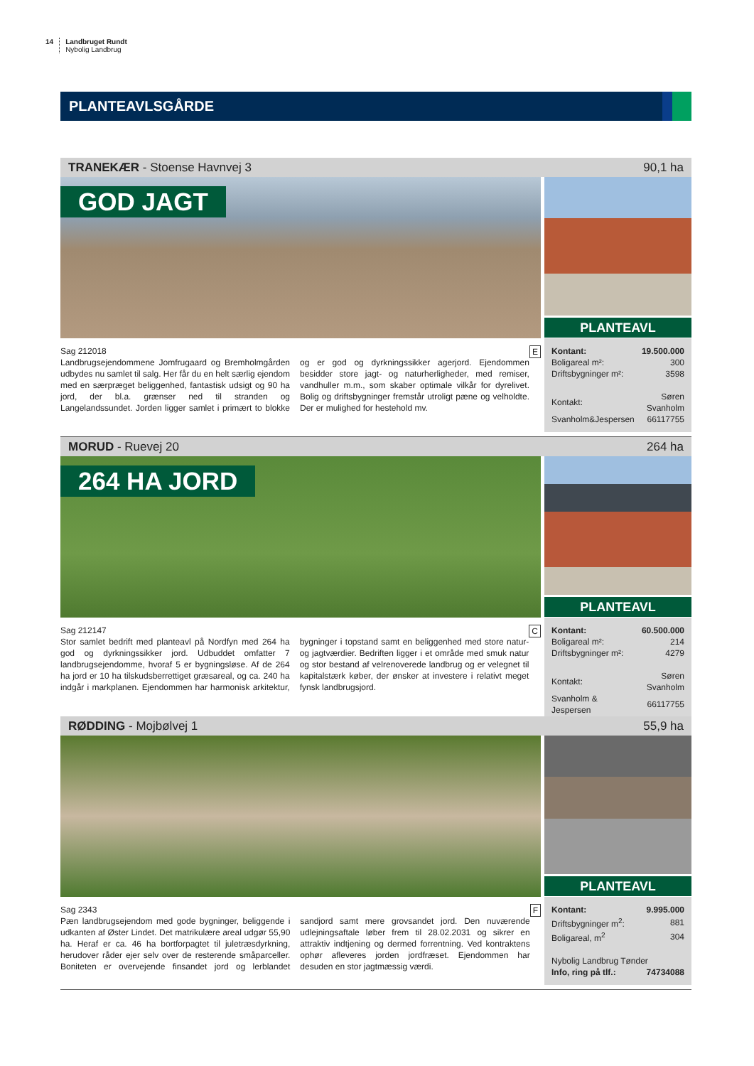14 Landbruget Rundt
Nybolig Landbrug
PLANTEAVLSGÅRDE
TRANEKÆR - Stoense Havnvej 3 90,1 ha
GOD JAGT
PLANTEAVL
Sag 212018 E
Landbrugsejendommene Jomfrugaard og Bremholmgården udbydes nu samlet til salg. Her får du en helt særlig ejendom med en særpræget beliggenhed, fantastisk udsigt og 90 ha jord, der bl.a. grænser ned til stranden og Langelandssundet. Jorden ligger samlet i primært to blokke og er god og dyrkningssikker agerjord. Ejendommen besidder store jagt- og naturherligheder, med remiser, vandhuller m.m., som skaber optimale vilkår for dyrelivet. Bolig og driftsbygninger fremstår utroligt pæne og velholdte. Der er mulighed for hestehold mv.
| Kontant: | 19.500.000 |
| Boligareal m²: | 300 |
| Driftsbygninger m²: | 3598 |
| Kontakt: | Søren Svanholm |
| Svanholm&Jespersen | 66117755 |
MORUD - Ruevej 20 264 ha
264 HA JORD
PLANTEAVL
Sag 212147 C
Stor samlet bedrift med planteavl på Nordfyn med 264 ha god og dyrkningssikker jord. Udbuddet omfatter 7 landbrugsejendomme, hvoraf 5 er bygningsløse. Af de 264 ha jord er 10 ha tilskudsberrettiget græsareal, og ca. 240 ha indgår i markplanen. Ejendommen har harmonisk arkitektur, bygninger i topstand samt en beliggenhed med store natur- og jagtværdier. Bedriften ligger i et område med smuk natur og stor bestand af velrenoverede landbrug og er velegnet til kapitalstærk køber, der ønsker at investere i relativt meget fynsk landbrugsjord.
| Kontant: | 60.500.000 |
| Boligareal m²: | 214 |
| Driftsbygninger m²: | 4279 |
| Kontakt: | Søren Svanholm |
| Svanholm & Jespersen | 66117755 |
RØDDING - Mojbølvej 1 55,9 ha
PLANTEAVL
Sag 2343 F
Pæn landbrugsejendom med gode bygninger, beliggende i udkanten af Øster Lindet. Det matrikulære areal udgør 55,90 ha. Heraf er ca. 46 ha bortforpagtet til juletræsdyrkning, herudover råder ejer selv over de resterende småparceller. Boniteten er overvejende finsandet jord og lerblandet sandjord samt mere grovsandet jord. Den nuværende udlejningsaftale løber frem til 28.02.2031 og sikrer en attraktiv indtjening og dermed forrentning. Ved kontraktens ophør afleveres jorden jordfræset. Ejendommen har desuden en stor jagtmæssig værdi.
| Kontant: | 9.995.000 |
| Driftsbygninger m<sup>2</sup>: | 881 |
| Boligareal, m<sup>2</sup> | 304 |
| Nybolig Landbrug Tønder | |
| Info, ring på tlf.: | 74734088 |